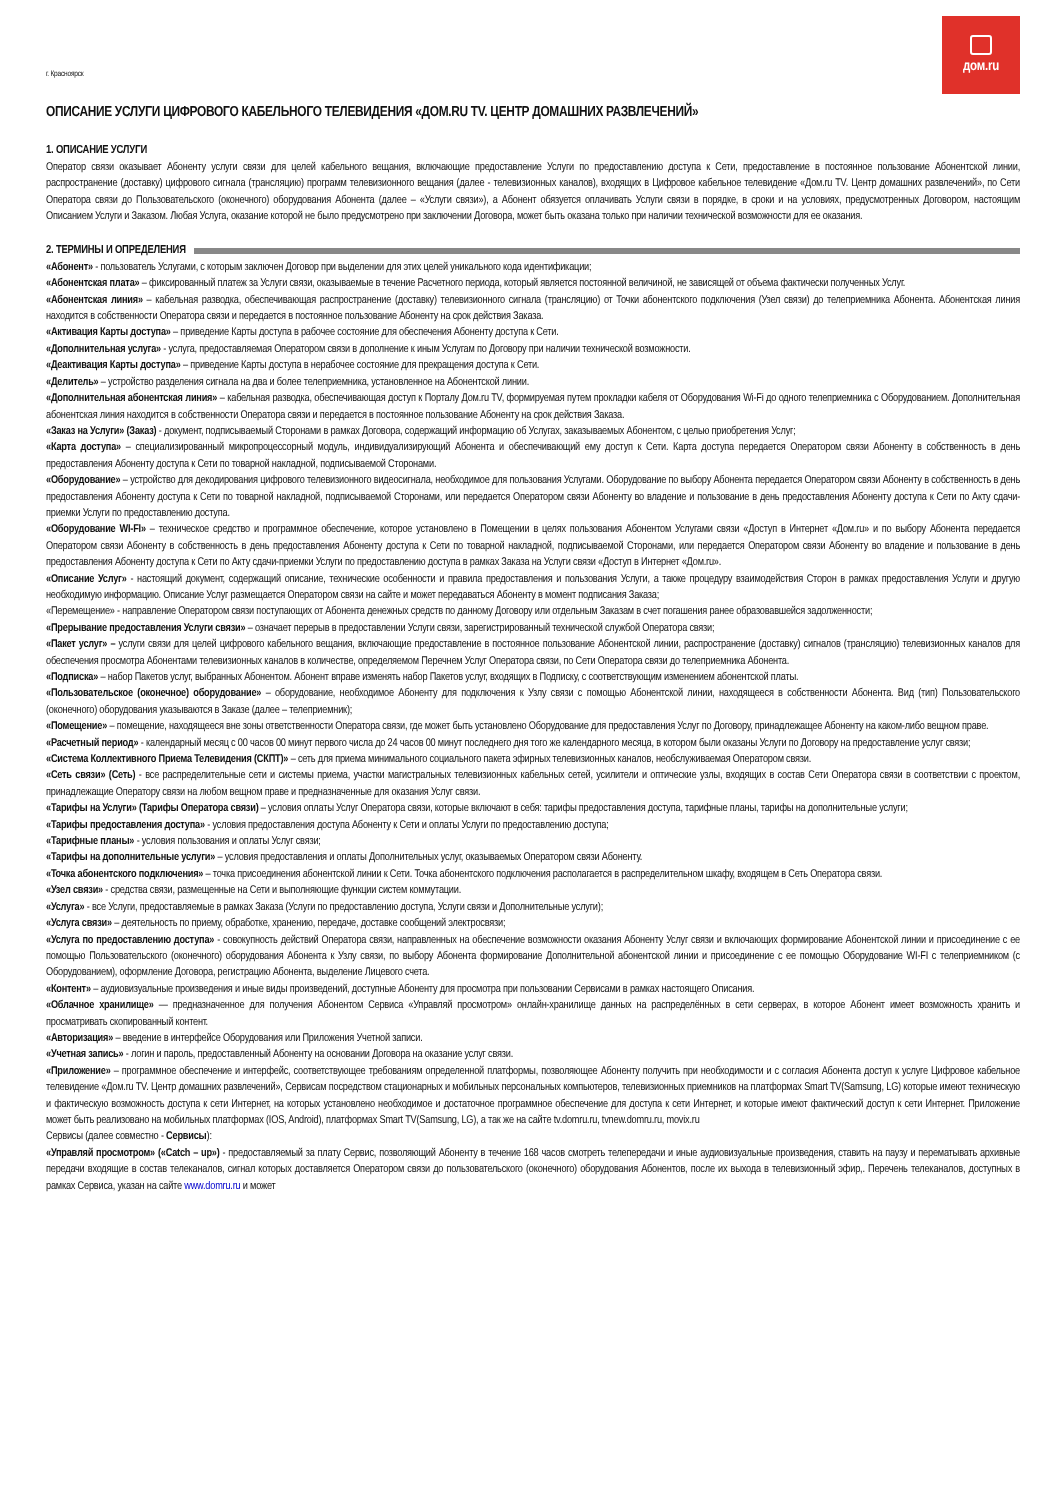г. Красноярск
дом.ru
ОПИСАНИЕ УСЛУГИ ЦИФРОВОГО КАБЕЛЬНОГО ТЕЛЕВИДЕНИЯ «ДОМ.RU TV. ЦЕНТР ДОМАШНИХ РАЗВЛЕЧЕНИЙ»
1. ОПИСАНИЕ УСЛУГИ
Оператор связи оказывает Абоненту услуги связи для целей кабельного вещания, включающие предоставление Услуги по предоставлению доступа к Сети, предоставление в постоянное пользование Абонентской линии, распространение (доставку) цифрового сигнала (трансляцию) программ телевизионного вещания (далее - телевизионных каналов), входящих в Цифровое кабельное телевидение «Дом.ru TV. Центр домашних развлечений», по Сети Оператора связи до Пользовательского (оконечного) оборудования Абонента (далее – «Услуги связи»), а Абонент обязуется оплачивать Услуги связи в порядке, в сроки и на условиях, предусмотренных Договором, настоящим Описанием Услуги и Заказом. Любая Услуга, оказание которой не было предусмотрено при заключении Договора, может быть оказана только при наличии технической возможности для ее оказания.
2. ТЕРМИНЫ И ОПРЕДЕЛЕНИЯ
«Абонент» - пользователь Услугами, с которым заключен Договор при выделении для этих целей уникального кода идентификации;
«Абонентская плата» – фиксированный платеж за Услуги связи, оказываемые в течение Расчетного периода, который является постоянной величиной, не зависящей от объема фактически полученных Услуг.
«Абонентская линия» – кабельная разводка, обеспечивающая распространение (доставку) телевизионного сигнала (трансляцию) от Точки абонентского подключения (Узел связи) до телеприемника Абонента. Абонентская линия находится в собственности Оператора связи и передается в постоянное пользование Абоненту на срок действия Заказа.
«Активация Карты доступа» – приведение Карты доступа в рабочее состояние для обеспечения Абоненту доступа к Сети.
«Дополнительная услуга» - услуга, предоставляемая Оператором связи в дополнение к иным Услугам по Договору при наличии технической возможности.
«Деактивация Карты доступа» – приведение Карты доступа в нерабочее состояние для прекращения доступа к Сети.
«Делитель» – устройство разделения сигнала на два и более телеприемника, установленное на Абонентской линии.
«Дополнительная абонентская линия» – кабельная разводка, обеспечивающая доступ к Порталу Дом.ru TV, формируемая путем прокладки кабеля от Оборудования Wi-Fi до одного телеприемника с Оборудованием. Дополнительная абонентская линия находится в собственности Оператора связи и передается в постоянное пользование Абоненту на срок действия Заказа.
«Заказ на Услуги» (Заказ) - документ, подписываемый Сторонами в рамках Договора, содержащий информацию об Услугах, заказываемых Абонентом, с целью приобретения Услуг;
«Карта доступа» – специализированный микропроцессорный модуль, индивидуализирующий Абонента и обеспечивающий ему доступ к Сети. Карта доступа передается Оператором связи Абоненту в собственность в день предоставления Абоненту доступа к Сети по товарной накладной, подписываемой Сторонами.
«Оборудование» – устройство для декодирования цифрового телевизионного видеосигнала, необходимое для пользования Услугами. Оборудование по выбору Абонента передается Оператором связи Абоненту в собственность в день предоставления Абоненту доступа к Сети по товарной накладной, подписываемой Сторонами, или передается Оператором связи Абоненту во владение и пользование в день предоставления Абоненту доступа к Сети по Акту сдачи-приемки Услуги по предоставлению доступа.
«Оборудование WI-FI» – техническое средство и программное обеспечение, которое установлено в Помещении в целях пользования Абонентом Услугами связи «Доступ в Интернет «Дом.ru» и по выбору Абонента передается Оператором связи Абоненту в собственность в день предоставления Абоненту доступа к Сети по товарной накладной, подписываемой Сторонами, или передается Оператором связи Абоненту во владение и пользование в день предоставления Абоненту доступа к Сети по Акту сдачи-приемки Услуги по предоставлению доступа в рамках Заказа на Услуги связи «Доступ в Интернет «Дом.ru».
«Описание Услуг» - настоящий документ, содержащий описание, технические особенности и правила предоставления и пользования Услуги, а также процедуру взаимодействия Сторон в рамках предоставления Услуги и другую необходимую информацию. Описание Услуг размещается Оператором связи на сайте и может передаваться Абоненту в момент подписания Заказа;
«Перемещение» - направление Оператором связи поступающих от Абонента денежных средств по данному Договору или отдельным Заказам в счет погашения ранее образовавшейся задолженности;
«Прерывание предоставления Услуги связи» – означает перерыв в предоставлении Услуги связи, зарегистрированный технической службой Оператора связи;
«Пакет услуг» – услуги связи для целей цифрового кабельного вещания, включающие предоставление в постоянное пользование Абонентской линии, распространение (доставку) сигналов (трансляцию) телевизионных каналов для обеспечения просмотра Абонентами телевизионных каналов в количестве, определяемом Перечнем Услуг Оператора связи, по Сети Оператора связи до телеприемника Абонента.
«Подписка» – набор Пакетов услуг, выбранных Абонентом. Абонент вправе изменять набор Пакетов услуг, входящих в Подписку, с соответствующим изменением абонентской платы.
«Пользовательское (оконечное) оборудование» – оборудование, необходимое Абоненту для подключения к Узлу связи с помощью Абонентской линии, находящееся в собственности Абонента. Вид (тип) Пользовательского (оконечного) оборудования указываются в Заказе (далее – телеприемник);
«Помещение» – помещение, находящееся вне зоны ответственности Оператора связи, где может быть установлено Оборудование для предоставления Услуг по Договору, принадлежащее Абоненту на каком-либо вещном праве.
«Расчетный период» - календарный месяц с 00 часов 00 минут первого числа до 24 часов 00 минут последнего дня того же календарного месяца, в котором были оказаны Услуги по Договору на предоставление услуг связи;
«Система Коллективного Приема Телевидения (СКПТ)» – сеть для приема минимального социального пакета эфирных телевизионных каналов, необслуживаемая Оператором связи.
«Сеть связи» (Сеть) - все распределительные сети и системы приема, участки магистральных телевизионных кабельных сетей, усилители и оптические узлы, входящих в состав Сети Оператора связи в соответствии с проектом, принадлежащие Оператору связи на любом вещном праве и предназначенные для оказания Услуг связи.
«Тарифы на Услуги» (Тарифы Оператора связи) – условия оплаты Услуг Оператора связи, которые включают в себя: тарифы предоставления доступа, тарифные планы, тарифы на дополнительные услуги;
«Тарифы предоставления доступа» - условия предоставления доступа Абоненту к Сети и оплаты Услуги по предоставлению доступа;
«Тарифные планы» - условия пользования и оплаты Услуг связи;
«Тарифы на дополнительные услуги» – условия предоставления и оплаты Дополнительных услуг, оказываемых Оператором связи Абоненту.
«Точка абонентского подключения» – точка присоединения абонентской линии к Сети. Точка абонентского подключения располагается в распределительном шкафу, входящем в Сеть Оператора связи.
«Узел связи» - средства связи, размещенные на Сети и выполняющие функции систем коммутации.
«Услуга» - все Услуги, предоставляемые в рамках Заказа (Услуги по предоставлению доступа, Услуги связи и Дополнительные услуги);
«Услуга связи» – деятельность по приему, обработке, хранению, передаче, доставке сообщений электросвязи;
«Услуга по предоставлению доступа» - совокупность действий Оператора связи, направленных на обеспечение возможности оказания Абоненту Услуг связи и включающих формирование Абонентской линии и присоединение с ее помощью Пользовательского (оконечного) оборудования Абонента к Узлу связи, по выбору Абонента формирование Дополнительной абонентской линии и присоединение с ее помощью Оборудование WI-FI с телеприемником (с Оборудованием), оформление Договора, регистрацию Абонента, выделение Лицевого счета.
«Контент» – аудиовизуальные произведения и иные виды произведений, доступные Абоненту для просмотра при пользовании Сервисами в рамках настоящего Описания.
«Облачное хранилище» — предназначенное для получения Абонентом Сервиса «Управляй просмотром» онлайн-хранилище данных на распределённых в сети серверах, в которое Абонент имеет возможность хранить и просматривать скопированный контент.
«Авторизация» – введение в интерфейсе Оборудования или Приложения Учетной записи.
«Учетная запись» - логин и пароль, предоставленный Абоненту на основании Договора на оказание услуг связи.
«Приложение» – программное обеспечение и интерфейс, соответствующее требованиям определенной платформы, позволяющее Абоненту получить при необходимости и с согласия Абонента доступ к услуге Цифровое кабельное телевидение «Дом.ru TV. Центр домашних развлечений», Сервисам посредством стационарных и мобильных персональных компьютеров, телевизионных приемников на платформах Smart TV(Samsung, LG) которые имеют техническую и фактическую возможность доступа к сети Интернет, на которых установлено необходимое и достаточное программное обеспечение для доступа к сети Интернет, и которые имеют фактический доступ к сети Интернет. Приложение может быть реализовано на мобильных платформах (IOS, Android), платформах Smart TV(Samsung, LG), а так же на сайте tv.domru.ru, tvnew.domru.ru, movix.ru
Сервисы (далее совместно - Сервисы):
«Управляй просмотром» («Catch – up») - предоставляемый за плату Сервис, позволяющий Абоненту в течение 168 часов смотреть телепередачи и иные аудиовизуальные произведения, ставить на паузу и перематывать архивные передачи входящие в состав телеканалов, сигнал которых доставляется Оператором связи до пользовательского (оконечного) оборудования Абонентов, после их выхода в телевизионный эфир,. Перечень телеканалов, доступных в рамках Сервиса, указан на сайте www.domru.ru и может